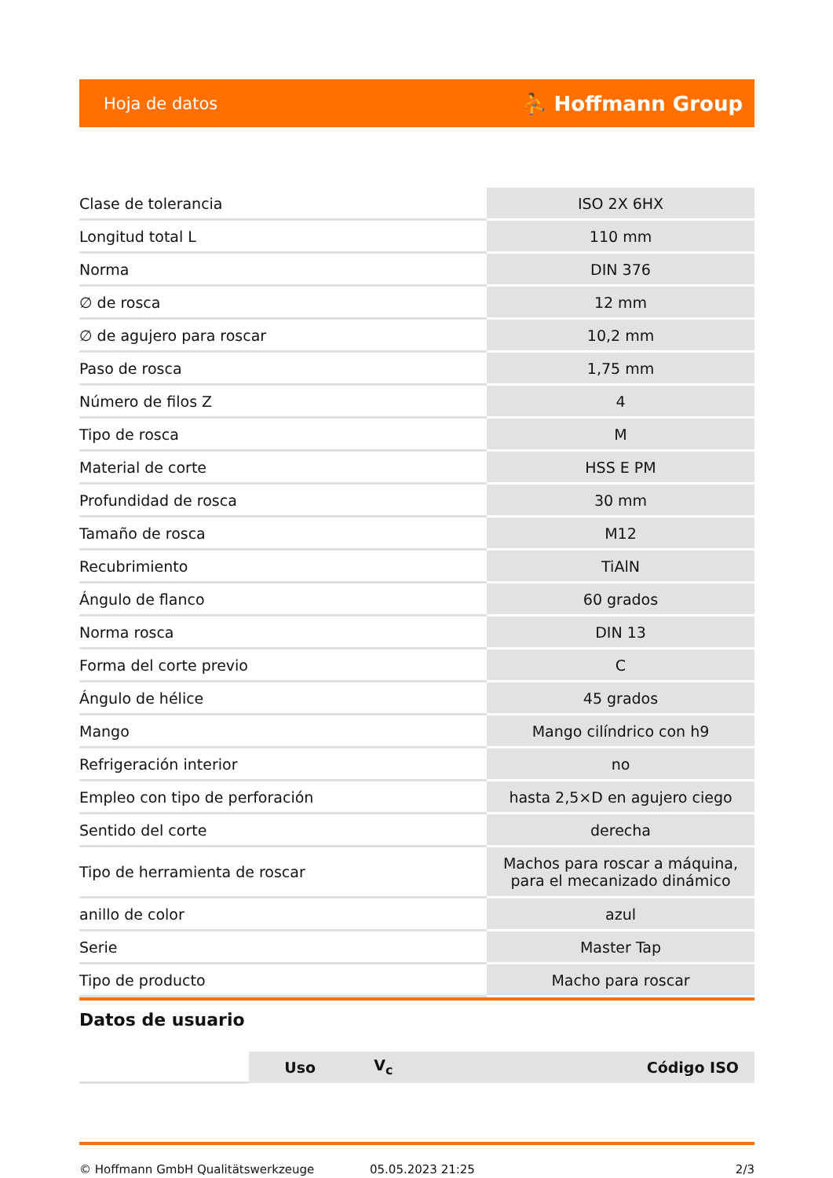Hoja de datos ⛹ Hoffmann Group
| Clase de tolerancia | ISO 2X 6HX |
| Longitud total L | 110 mm |
| Norma | DIN 376 |
| ∅ de rosca | 12 mm |
| ∅ de agujero para roscar | 10,2 mm |
| Paso de rosca | 1,75 mm |
| Número de filos Z | 4 |
| Tipo de rosca | M |
| Material de corte | HSS E PM |
| Profundidad de rosca | 30 mm |
| Tamaño de rosca | M12 |
| Recubrimiento | TiAlN |
| Ángulo de flanco | 60 grados |
| Norma rosca | DIN 13 |
| Forma del corte previo | C |
| Ángulo de hélice | 45 grados |
| Mango | Mango cilíndrico con h9 |
| Refrigeración interior | no |
| Empleo con tipo de perforación | hasta 2,5×D en agujero ciego |
| Sentido del corte | derecha |
| Tipo de herramienta de roscar | Machos para roscar a máquina, para el mecanizado dinámico |
| anillo de color | azul |
| Serie | Master Tap |
| Tipo de producto | Macho para roscar |
Datos de usuario
| | Uso | V<sub>c</sub> | Código ISO |
| --- | --- | --- | --- |
© Hoffmann GmbH Qualitätswerkzeuge 05.05.2023 21:25 2/3